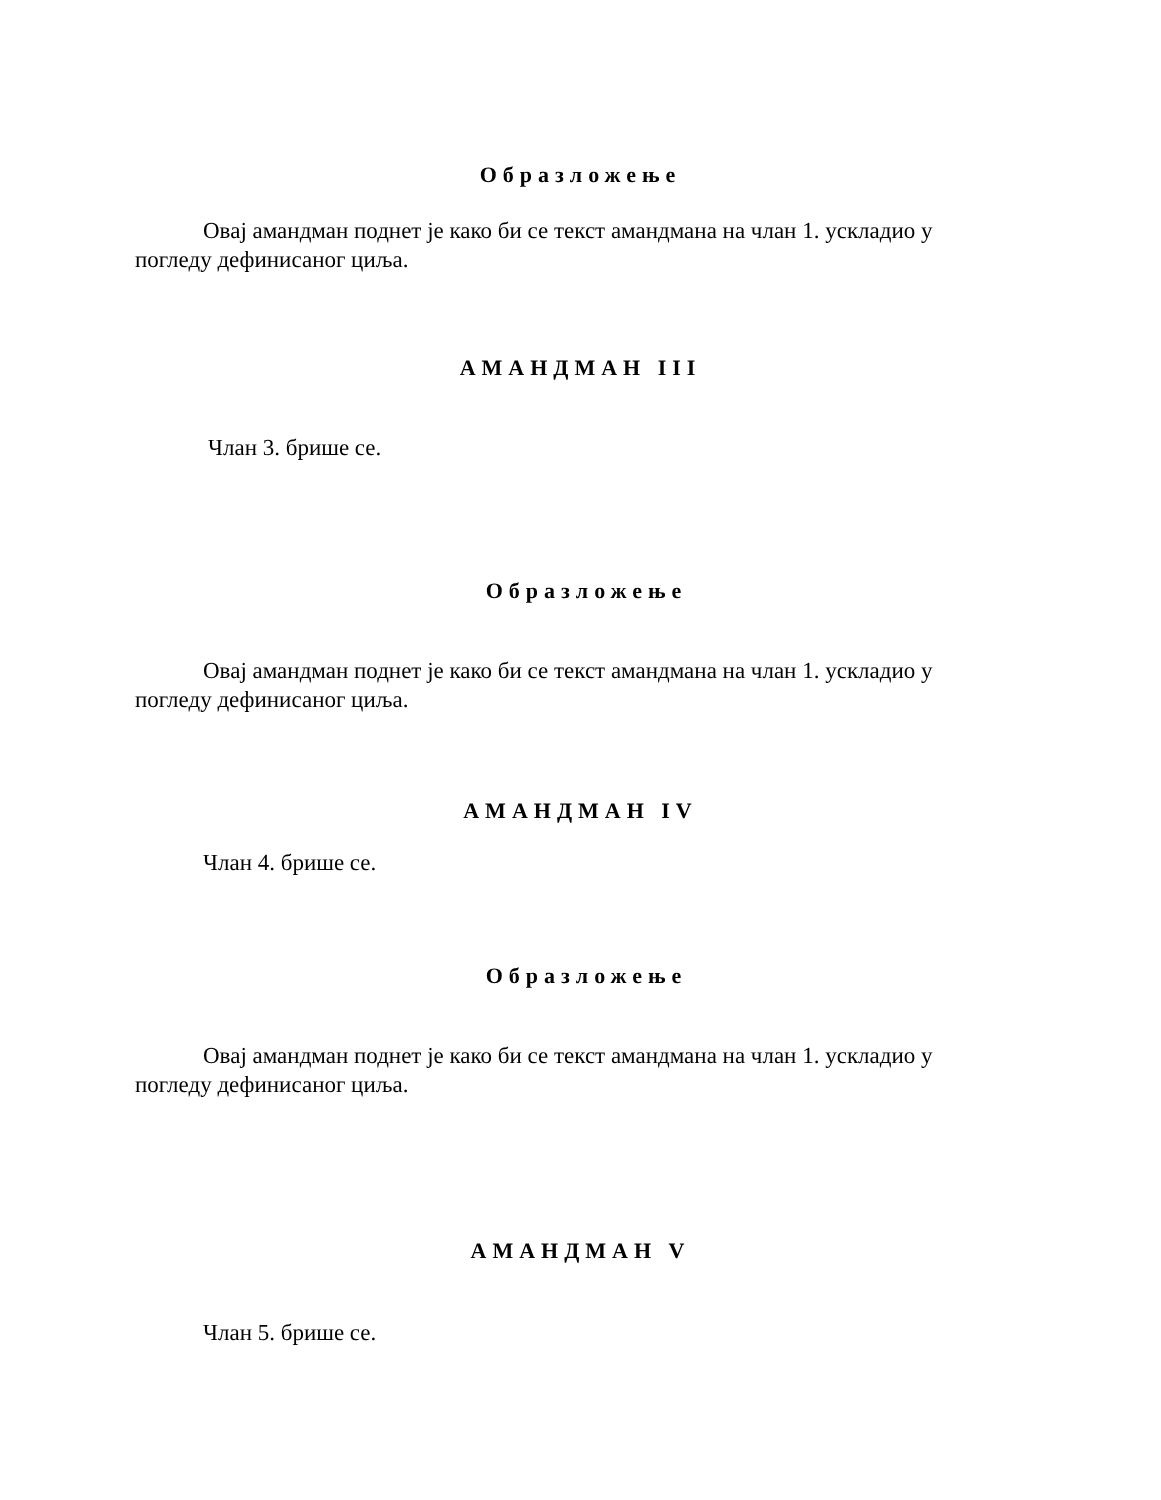Образложење
Овај амандман поднет је како би се текст амандмана на члан 1. ускладио у погледу дефинисаног циља.
АМАНДМАН III
Члан 3. брише се.
Образложење
Овај амандман поднет је како би се текст амандмана на члан 1. ускладио у погледу дефинисаног циља.
АМАНДМАН IV
Члан 4. брише се.
Образложење
Овај амандман поднет је како би се текст амандмана на члан 1. ускладио у погледу дефинисаног циља.
АМАНДМАН V
Члан 5. брише се.